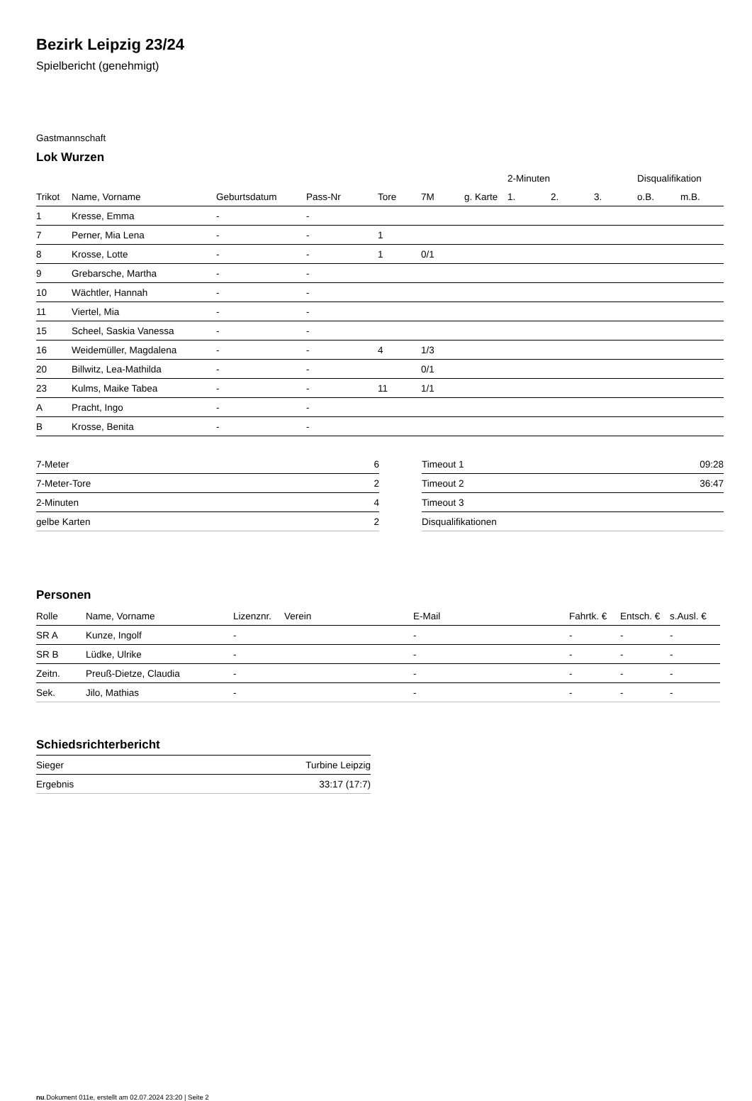Bezirk Leipzig 23/24
Spielbericht (genehmigt)
Gastmannschaft
Lok Wurzen
| | | | | | | | 2-Minuten | | | Disqualifikation | |
| --- | --- | --- | --- | --- | --- | --- | --- | --- | --- | --- | --- |
| Trikot | Name, Vorname | Geburtsdatum | Pass-Nr | Tore | 7M | g. Karte | 1. | 2. | 3. | o.B. | m.B. |
| 1 | Kresse, Emma | - | - | | | | | | | | |
| 7 | Perner, Mia Lena | - | - | 1 | | | | | | | |
| 8 | Krosse, Lotte | - | - | 1 | 0/1 | | | | | | |
| 9 | Grebarsche, Martha | - | - | | | | | | | | |
| 10 | Wächtler, Hannah | - | - | | | | | | | | |
| 11 | Viertel, Mia | - | - | | | | | | | | |
| 15 | Scheel, Saskia Vanessa | - | - | | | | | | | | |
| 16 | Weidemüller, Magdalena | - | - | 4 | 1/3 | | | | | | |
| 20 | Billwitz, Lea-Mathilda | - | - | | 0/1 | | | | | | |
| 23 | Kulms, Maike Tabea | - | - | 11 | 1/1 | | | | | | |
| A | Pracht, Ingo | - | - | | | | | | | | |
| B | Krosse, Benita | - | - | | | | | | | | |
| 7-Meter | 6 |
| 7-Meter-Tore | 2 |
| 2-Minuten | 4 |
| gelbe Karten | 2 |
| Timeout 1 | 09:28 |
| Timeout 2 | 36:47 |
| Timeout 3 | |
| Disqualifikationen | |
Personen
| Rolle | Name, Vorname | Lizenznr. | Verein | E-Mail | Fahrtk. € | Entsch. € | s.Ausl. € |
| --- | --- | --- | --- | --- | --- | --- | --- |
| SR A | Kunze, Ingolf | - | | - | - | - | - |
| SR B | Lüdke, Ulrike | - | | - | - | - | - |
| Zeitn. | Preuß-Dietze, Claudia | - | | - | - | - | - |
| Sek. | Jilo, Mathias | - | | - | - | - | - |
Schiedsrichterbericht
| Sieger | Turbine Leipzig |
| Ergebnis | 33:17 (17:7) |
nu.Dokument 011e, erstellt am 02.07.2024 23:20 | Seite 2